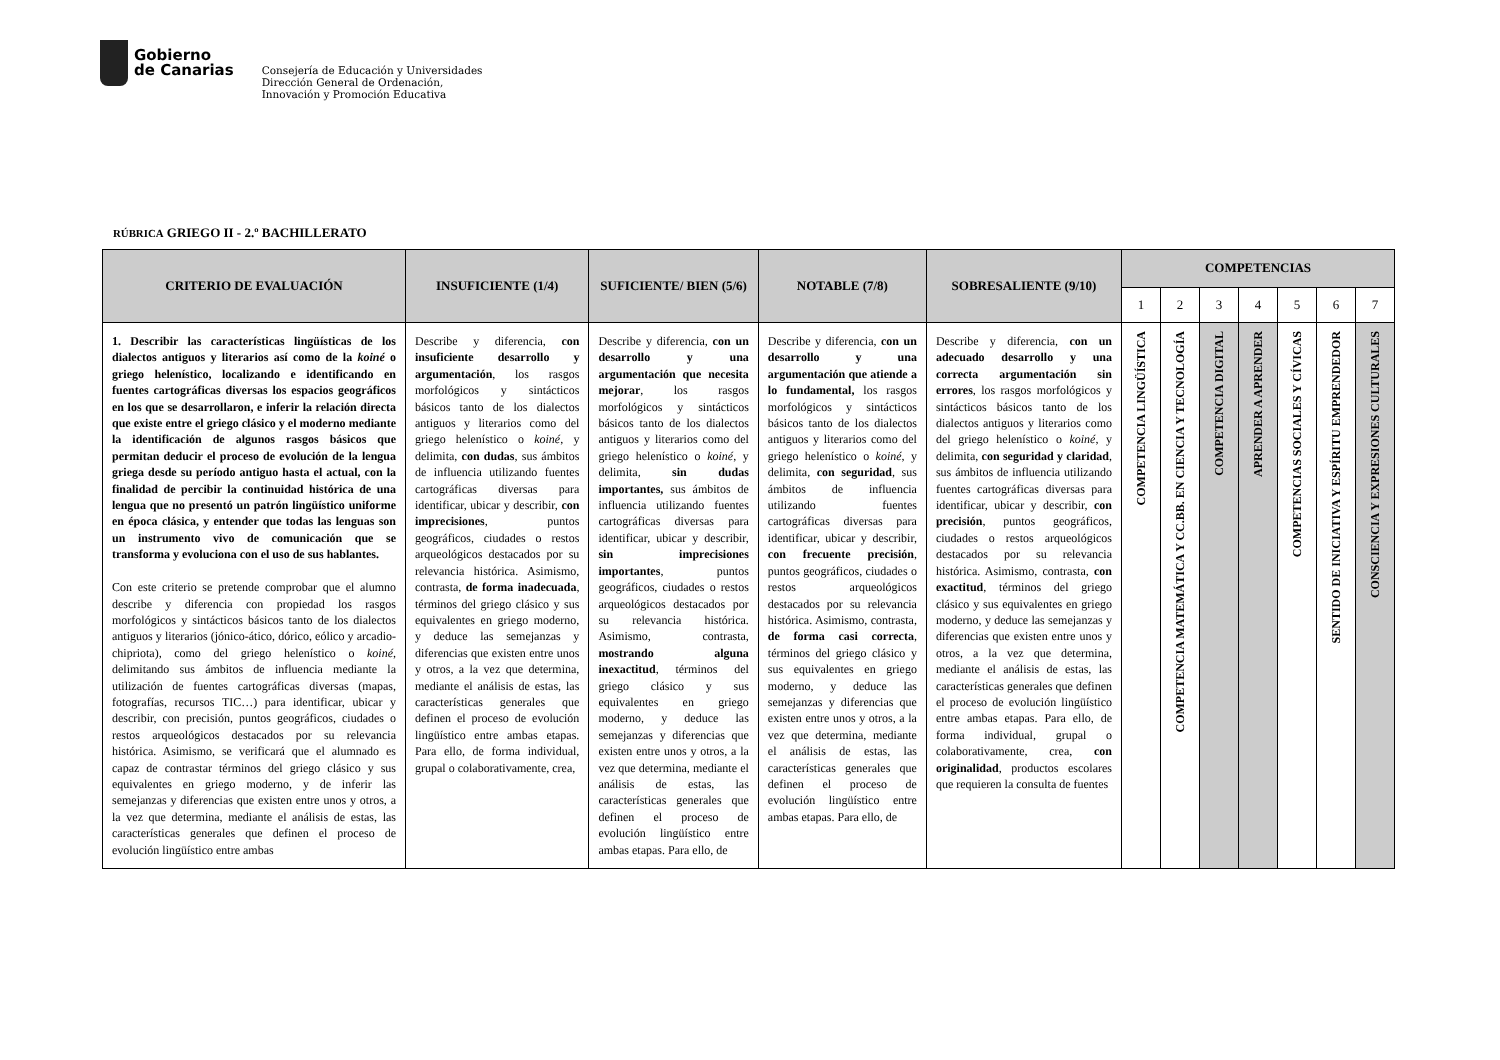Gobierno
de Canarias
Consejería de Educación y Universidades
Dirección General de Ordenación,
Innovación y Promoción Educativa
RÚBRICA GRIEGO II - 2.º BACHILLERATO
| CRITERIO DE EVALUACIÓN | INSUFICIENTE (1/4) | SUFICIENTE/ BIEN (5/6) | NOTABLE (7/8) | SOBRESALIENTE (9/10) | COMPETENCIAS | | | | | | |
| --- | --- | --- | --- | --- | --- | --- | --- | --- | --- | --- | --- |
| | | | | | 1 | 2 | 3 | 4 | 5 | 6 | 7 |
| 1. Describir las características lingüísticas de los dialectos antiguos y literarios así como de la koiné o griego helenístico, localizando e identificando en fuentes cartográficas diversas los espacios geográficos en los que se desarrollaron, e inferir la relación directa que existe entre el griego clásico y el moderno mediante la identificación de algunos rasgos básicos que permitan deducir el proceso de evolución de la lengua griega desde su período antiguo hasta el actual, con la finalidad de percibir la continuidad histórica de una lengua que no presentó un patrón lingüístico uniforme en época clásica, y entender que todas las lenguas son un instrumento vivo de comunicación que se transforma y evoluciona con el uso de sus hablantes. Con este criterio se pretende comprobar que el alumno describe y diferencia con propiedad los rasgos morfológicos y sintácticos básicos tanto de los dialectos antiguos y literarios (jónico-ático, dórico, eólico y arcadio-chipriota), como del griego helenístico o koiné , delimitando sus ámbitos de influencia mediante la utilización de fuentes cartográficas diversas (mapas, fotografías, recursos TIC…) para identificar, ubicar y describir, con precisión, puntos geográficos, ciudades o restos arqueológicos destacados por su relevancia histórica. Asimismo, se verificará que el alumnado es capaz de contrastar términos del griego clásico y sus equivalentes en griego moderno, y de inferir las semejanzas y diferencias que existen entre unos y otros, a la vez que determina, mediante el análisis de estas, las características generales que definen el proceso de evolución lingüístico entre ambas | Describe y diferencia, con insuficiente desarrollo y argumentación , los rasgos morfológicos y sintácticos básicos tanto de los dialectos antiguos y literarios como del griego helenístico o koiné , y delimita, con dudas , sus ámbitos de influencia utilizando fuentes cartográficas diversas para identificar, ubicar y describir, con imprecisiones , puntos geográficos, ciudades o restos arqueológicos destacados por su relevancia histórica. Asimismo, contrasta, de forma inadecuada , términos del griego clásico y sus equivalentes en griego moderno, y deduce las semejanzas y diferencias que existen entre unos y otros, a la vez que determina, mediante el análisis de estas, las características generales que definen el proceso de evolución lingüístico entre ambas etapas. Para ello, de forma individual, grupal o colaborativamente, crea, | Describe y diferencia, con un desarrollo y una argumentación que necesita mejorar , los rasgos morfológicos y sintácticos básicos tanto de los dialectos antiguos y literarios como del griego helenístico o koiné , y delimita, sin dudas importantes, sus ámbitos de influencia utilizando fuentes cartográficas diversas para identificar, ubicar y describir, sin imprecisiones importantes , puntos geográficos, ciudades o restos arqueológicos destacados por su relevancia histórica. Asimismo, contrasta, mostrando alguna inexactitud , términos del griego clásico y sus equivalentes en griego moderno, y deduce las semejanzas y diferencias que existen entre unos y otros, a la vez que determina, mediante el análisis de estas, las características generales que definen el proceso de evolución lingüístico entre ambas etapas. Para ello, de | Describe y diferencia, con un desarrollo y una argumentación que atiende a lo fundamental, los rasgos morfológicos y sintácticos básicos tanto de los dialectos antiguos y literarios como del griego helenístico o koiné , y delimita, con seguridad , sus ámbitos de influencia utilizando fuentes cartográficas diversas para identificar, ubicar y describir, con frecuente precisión , puntos geográficos, ciudades o restos arqueológicos destacados por su relevancia histórica. Asimismo, contrasta, de forma casi correcta , términos del griego clásico y sus equivalentes en griego moderno, y deduce las semejanzas y diferencias que existen entre unos y otros, a la vez que determina, mediante el análisis de estas, las características generales que definen el proceso de evolución lingüístico entre ambas etapas. Para ello, de | Describe y diferencia, con un adecuado desarrollo y una correcta argumentación sin errores , los rasgos morfológicos y sintácticos básicos tanto de los dialectos antiguos y literarios como del griego helenístico o koiné , y delimita, con seguridad y claridad , sus ámbitos de influencia utilizando fuentes cartográficas diversas para identificar, ubicar y describir, con precisión , puntos geográficos, ciudades o restos arqueológicos destacados por su relevancia histórica. Asimismo, contrasta, con exactitud , términos del griego clásico y sus equivalentes en griego moderno, y deduce las semejanzas y diferencias que existen entre unos y otros, a la vez que determina, mediante el análisis de estas, las características generales que definen el proceso de evolución lingüístico entre ambas etapas. Para ello, de forma individual, grupal o colaborativamente, crea, con originalidad , productos escolares que requieren la consulta de fuentes | COMPETENCIA LINGÜÍSTICA | COMPETENCIA MATEMÁTICA Y CC.BB. EN CIENCIA Y TECNOLOGÍA | COMPETENCIA DIGITAL | APRENDER A APRENDER | COMPETENCIAS SOCIALES Y CÍVICAS | SENTIDO DE INICIATIVA Y ESPÍRITU EMPRENDEDOR | CONSCIENCIA Y EXPRESIONES CULTURALES |